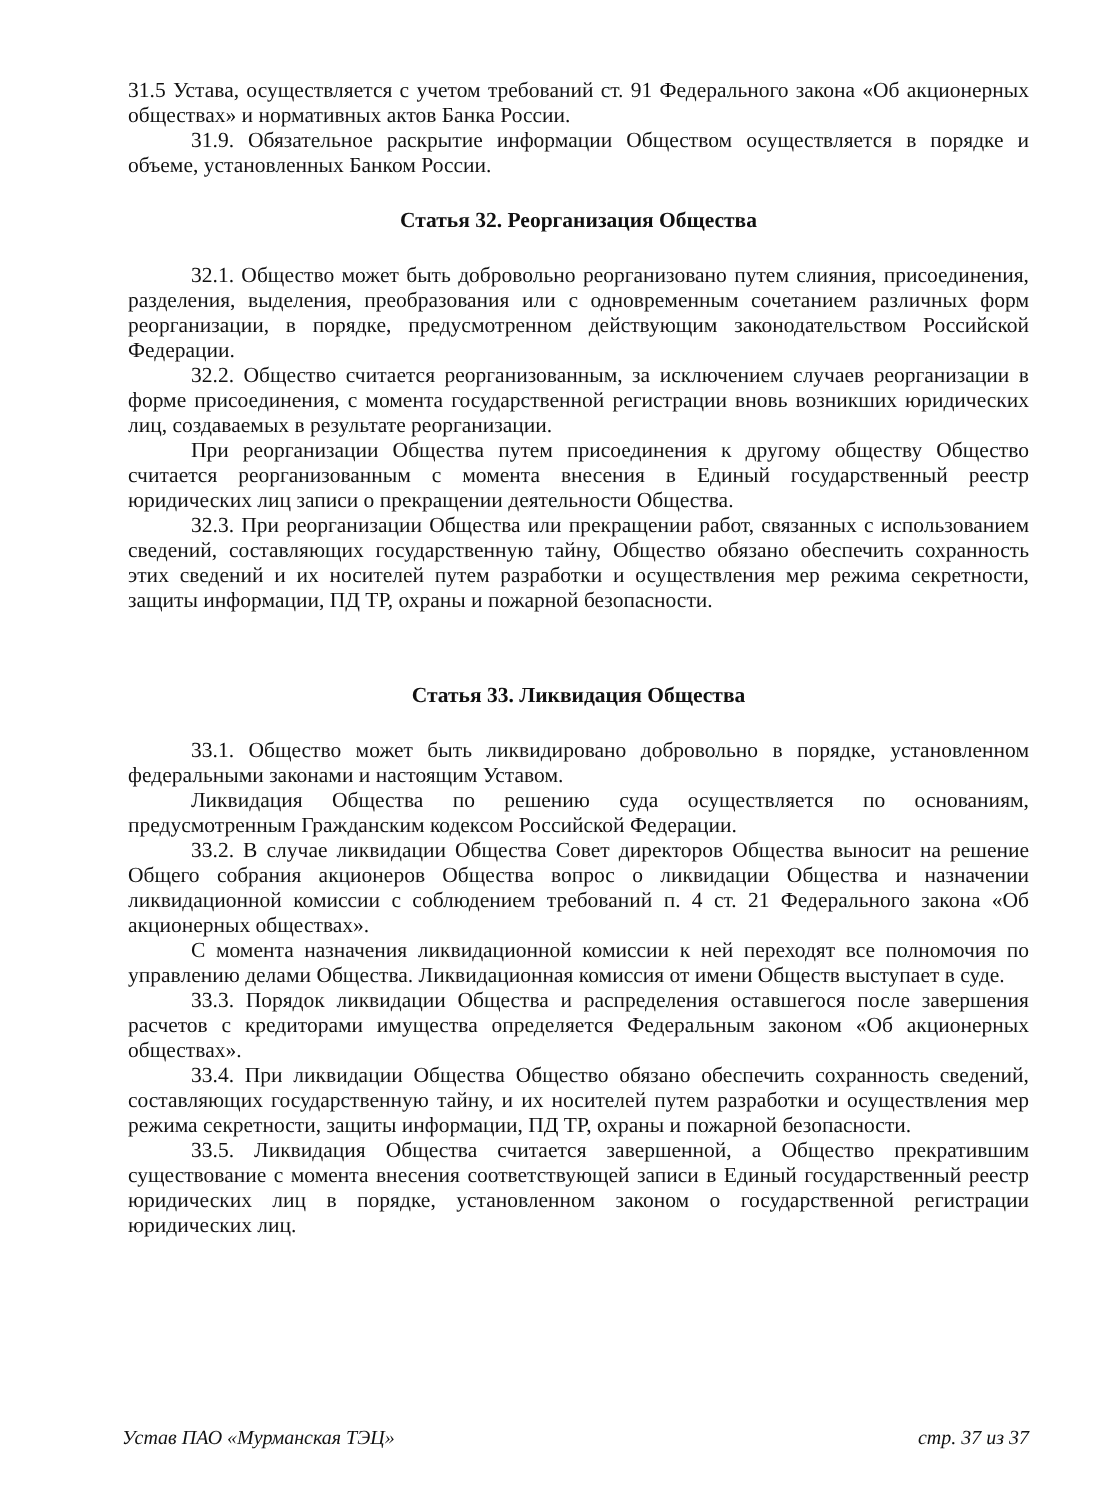31.5 Устава, осуществляется с учетом требований ст. 91 Федерального закона «Об акционерных обществах» и нормативных актов Банка России.
31.9. Обязательное раскрытие информации Обществом осуществляется в порядке и объеме, установленных Банком России.
Статья 32. Реорганизация Общества
32.1. Общество может быть добровольно реорганизовано путем слияния, присоединения, разделения, выделения, преобразования или с одновременным сочетанием различных форм реорганизации, в порядке, предусмотренном действующим законодательством Российской Федерации.
32.2. Общество считается реорганизованным, за исключением случаев реорганизации в форме присоединения, с момента государственной регистрации вновь возникших юридических лиц, создаваемых в результате реорганизации.
При реорганизации Общества путем присоединения к другому обществу Общество считается реорганизованным с момента внесения в Единый государственный реестр юридических лиц записи о прекращении деятельности Общества.
32.3. При реорганизации Общества или прекращении работ, связанных с использованием сведений, составляющих государственную тайну, Общество обязано обеспечить сохранность этих сведений и их носителей путем разработки и осуществления мер режима секретности, защиты информации, ПД ТР, охраны и пожарной безопасности.
Статья 33. Ликвидация Общества
33.1. Общество может быть ликвидировано добровольно в порядке, установленном федеральными законами и настоящим Уставом.
Ликвидация Общества по решению суда осуществляется по основаниям, предусмотренным Гражданским кодексом Российской Федерации.
33.2. В случае ликвидации Общества Совет директоров Общества выносит на решение Общего собрания акционеров Общества вопрос о ликвидации Общества и назначении ликвидационной комиссии с соблюдением требований п. 4 ст. 21 Федерального закона «Об акционерных обществах».
С момента назначения ликвидационной комиссии к ней переходят все полномочия по управлению делами Общества. Ликвидационная комиссия от имени Обществ выступает в суде.
33.3. Порядок ликвидации Общества и распределения оставшегося после завершения расчетов с кредиторами имущества определяется Федеральным законом «Об акционерных обществах».
33.4. При ликвидации Общества Общество обязано обеспечить сохранность сведений, составляющих государственную тайну, и их носителей путем разработки и осуществления мер режима секретности, защиты информации, ПД ТР, охраны и пожарной безопасности.
33.5. Ликвидация Общества считается завершенной, а Общество прекратившим существование с момента внесения соответствующей записи в Единый государственный реестр юридических лиц в порядке, установленном законом о государственной регистрации юридических лиц.
Устав ПАО «Мурманская ТЭЦ» стр. 37 из 37